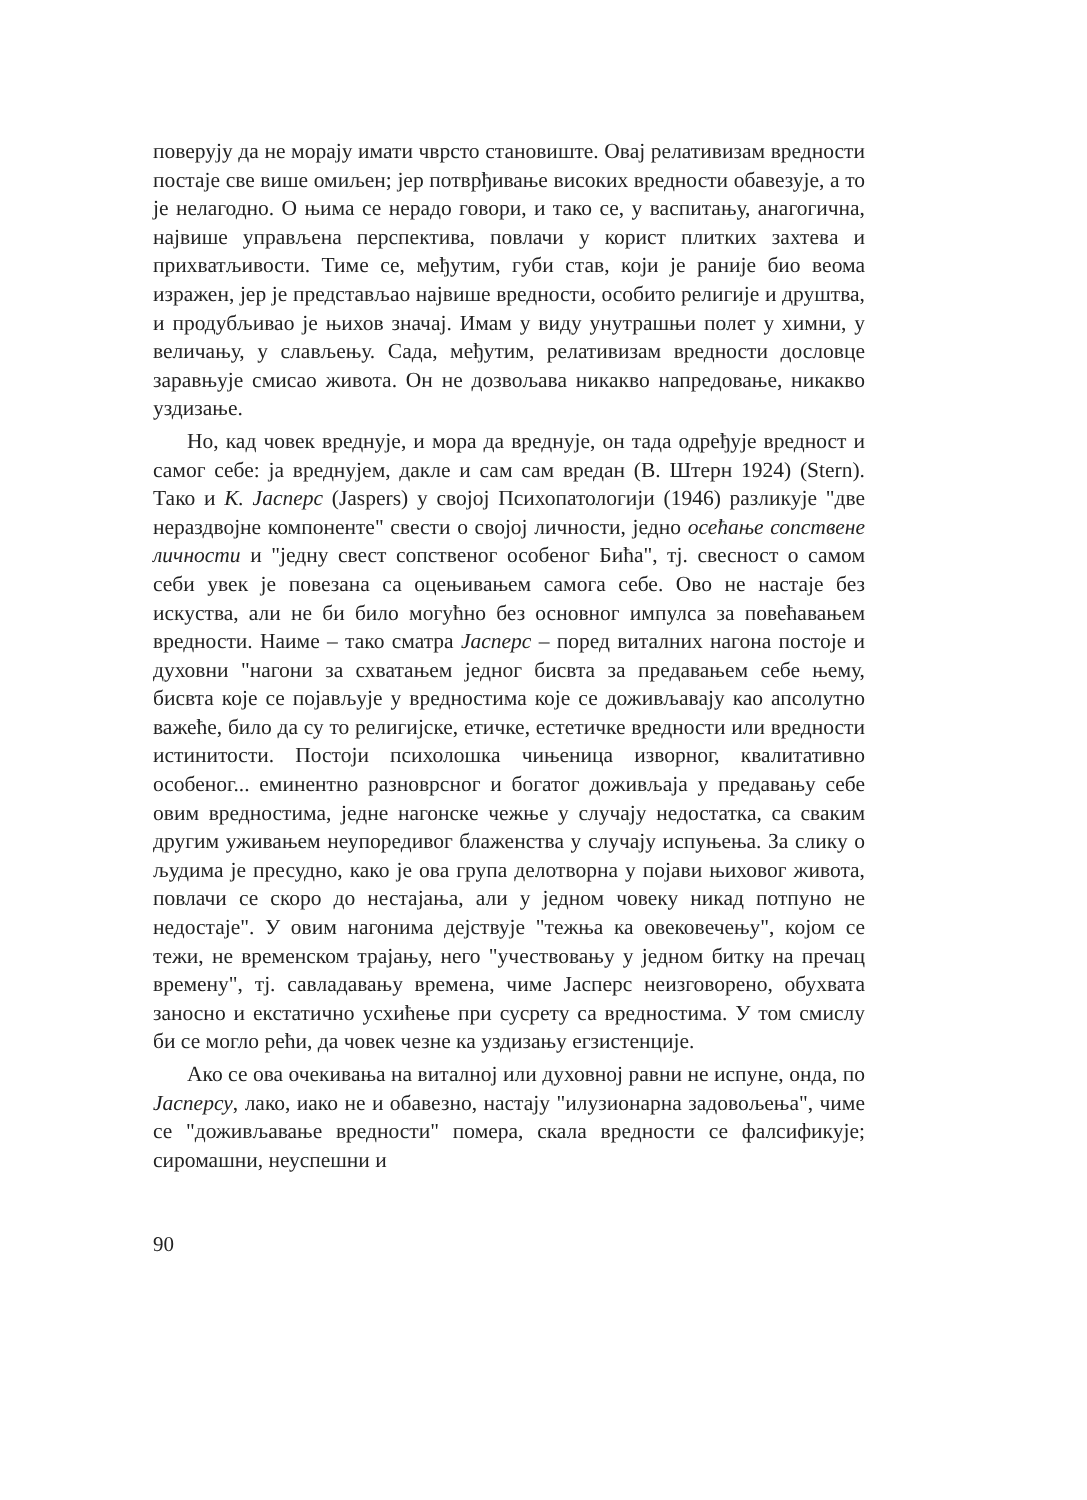поверују да не морају имати чврсто становиште. Овај релативизам вредности постаје све више омиљен; јер потврђивање високих вредности обавезује, а то је нелагодно. О њима се нерадо говори, и тако се, у васпитању, анагогична, највише управљена перспектива, повлачи у корист плитких захтева и прихватљивости. Тиме се, међутим, губи став, који је раније био веома изражен, јер је представљао највише вредности, особито религије и друштва, и продубљивао је њихов значај. Имам у виду унутрашњи полет у химни, у величању, у слављењу. Сада, међутим, релативизам вредности дословце заравњује смисао живота. Он не дозвољава никакво напредовање, никакво уздизање.
Но, кад човек вреднује, и мора да вреднује, он тада одређује вредност и самог себе: ја вреднујем, дакле и сам сам вредан (В. Штерн 1924) (Stern). Тако и К. Јасперс (Jaspers) у својој Психопатологији (1946) разликује "две нераздвојне компоненте" свести о својој личности, једно осећање сопствене личности и "једну свест сопственог особеног Бића", тј. свесност о самом себи увек је повезана са оцењивањем самога себе. Ово не настаје без искуства, али не би било могућно без основног импулса за повећавањем вредности. Наиме – тако сматра Јасперс – поред виталних нагона постоје и духовни "нагони за схватањем једног бисвта за предавањем себе њему, бисвта које се појављује у вредностима које се доживљавају као апсолутно важеће, било да су то религијске, етичке, естетичке вредности или вредности истинитости. Постоји психолошка чињеница изворног, квалитативно особеног... еминентно разноврсног и богатог доживљаја у предавању себе овим вредностима, једне нагонске чежње у случају недостатка, са сваким другим уживањем неупоредивог блаженства у случају испуњења. За слику о људима је пресудно, како је ова група делотворна у појави њиховог живота, повлачи се скоро до нестајања, али у једном човеку никад потпуно не недостаје". У овим нагонима дејствује "тежња ка овековечењу", којом се тежи, не временском трајању, него "учествовању у једном битку на пречац времену", тј. савладавању времена, чиме Јасперс неизговорено, обухвата заносно и екстатично усхићење при сусрету са вредностима. У том смислу би се могло рећи, да човек чезне ка уздизању егзистенције.
Ако се ова очекивања на виталној или духовној равни не испуне, онда, по Јасперсу, лако, иако не и обавезно, настају "илузионарна задовољења", чиме се "доживљавање вредности" помера, скала вредности се фалсификује; сиромашни, неуспешни и
90